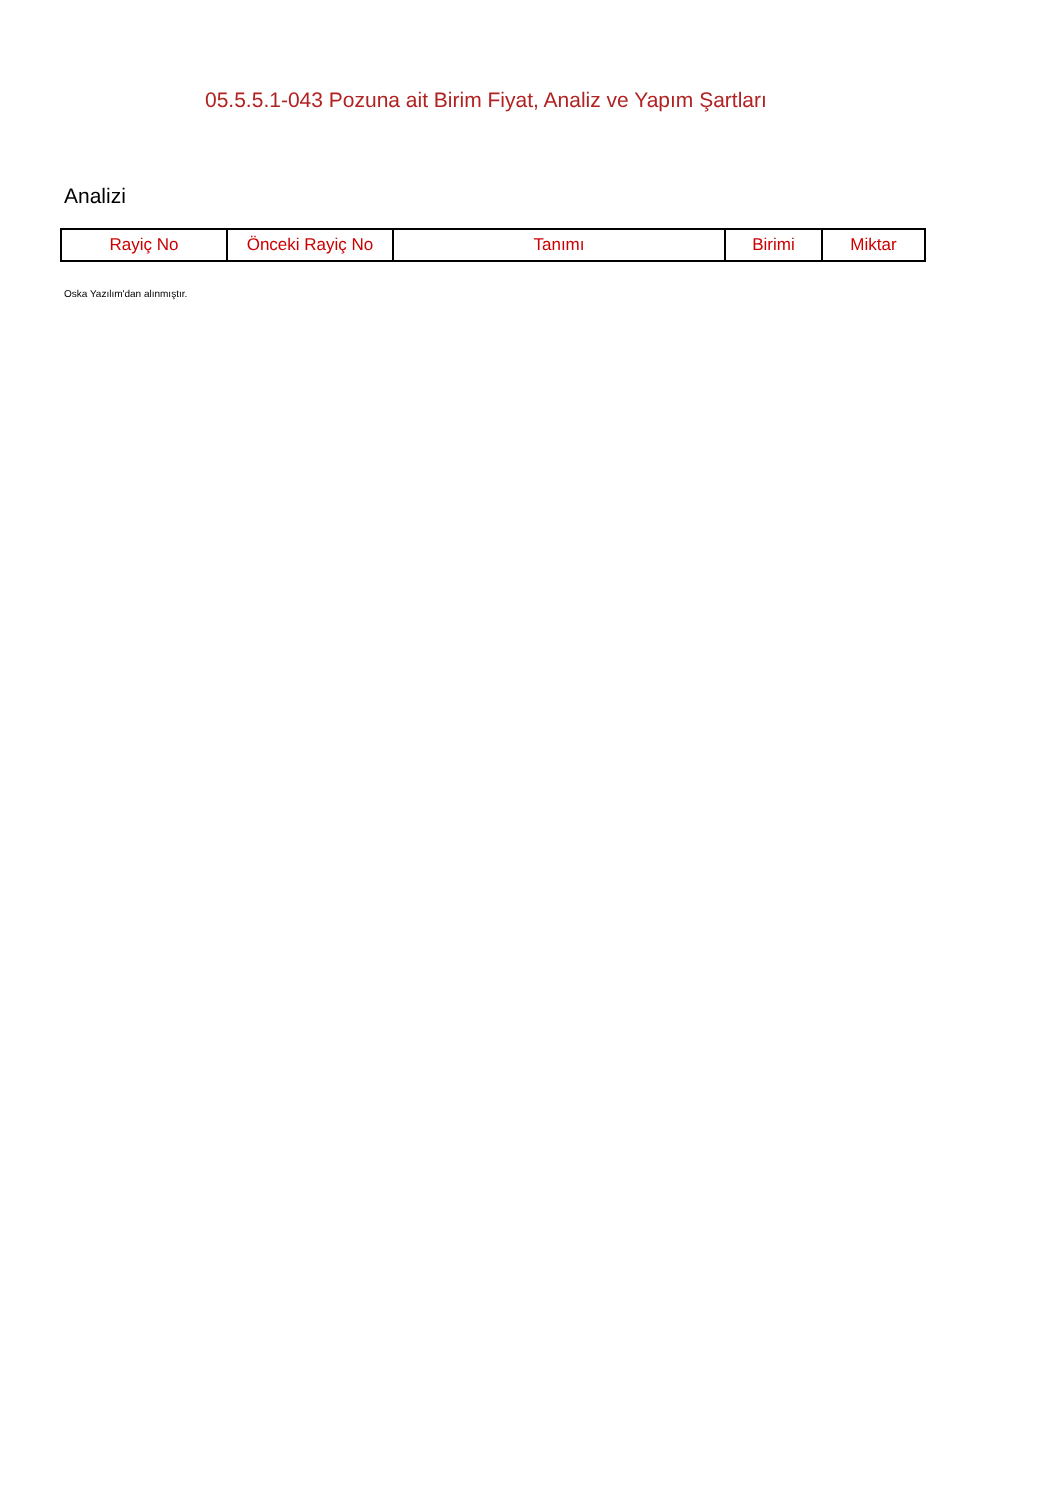05.5.5.1-043 Pozuna ait Birim Fiyat, Analiz ve Yapım Şartları
Analizi
| Rayiç No | Önceki Rayiç No | Tanımı | Birimi | Miktar |
| --- | --- | --- | --- | --- |
Oska Yazılım'dan alınmıştır.